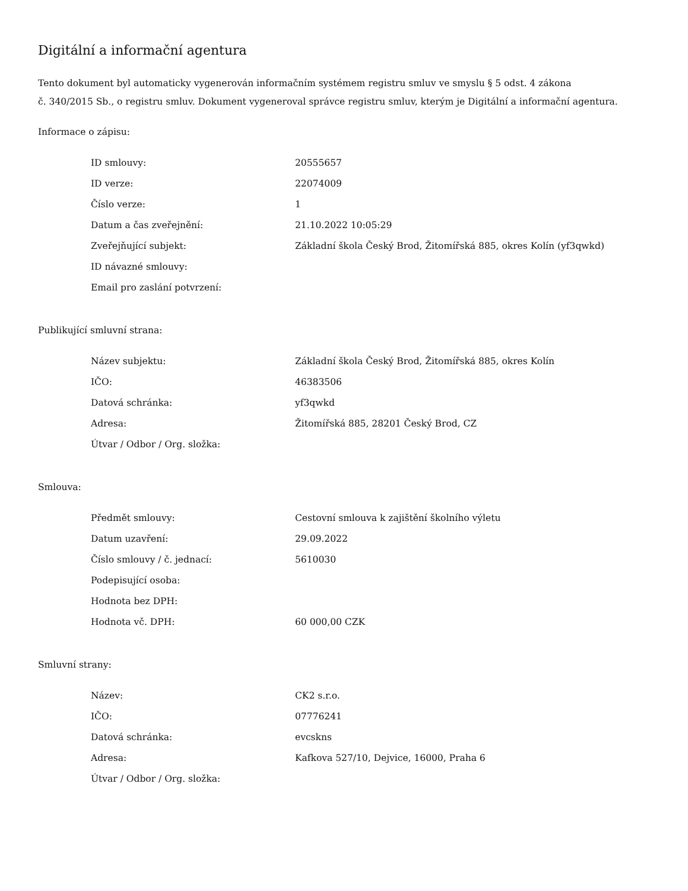Digitální a informační agentura
Tento dokument byl automaticky vygenerován informačním systémem registru smluv ve smyslu § 5 odst. 4 zákona
č. 340/2015 Sb., o registru smluv. Dokument vygeneroval správce registru smluv, kterým je Digitální a informační agentura.
Informace o zápisu:
| ID smlouvy: | 20555657 |
| ID verze: | 22074009 |
| Číslo verze: | 1 |
| Datum a čas zveřejnění: | 21.10.2022 10:05:29 |
| Zveřejňující subjekt: | Základní škola Český Brod, Žitomířská 885, okres Kolín (yf3qwkd) |
| ID návazné smlouvy: | |
| Email pro zaslání potvrzení: | |
Publikující smluvní strana:
| Název subjektu: | Základní škola Český Brod, Žitomířská 885, okres Kolín |
| IČO: | 46383506 |
| Datová schránka: | yf3qwkd |
| Adresa: | Žitomířská 885, 28201 Český Brod, CZ |
| Útvar / Odbor / Org. složka: | |
Smlouva:
| Předmět smlouvy: | Cestovní smlouva k zajištění školního výletu |
| Datum uzavření: | 29.09.2022 |
| Číslo smlouvy / č. jednací: | 5610030 |
| Podepisující osoba: | |
| Hodnota bez DPH: | |
| Hodnota vč. DPH: | 60 000,00 CZK |
Smluvní strany:
| Název: | CK2 s.r.o. |
| IČO: | 07776241 |
| Datová schránka: | evcskns |
| Adresa: | Kafkova 527/10, Dejvice, 16000, Praha 6 |
| Útvar / Odbor / Org. složka: | |